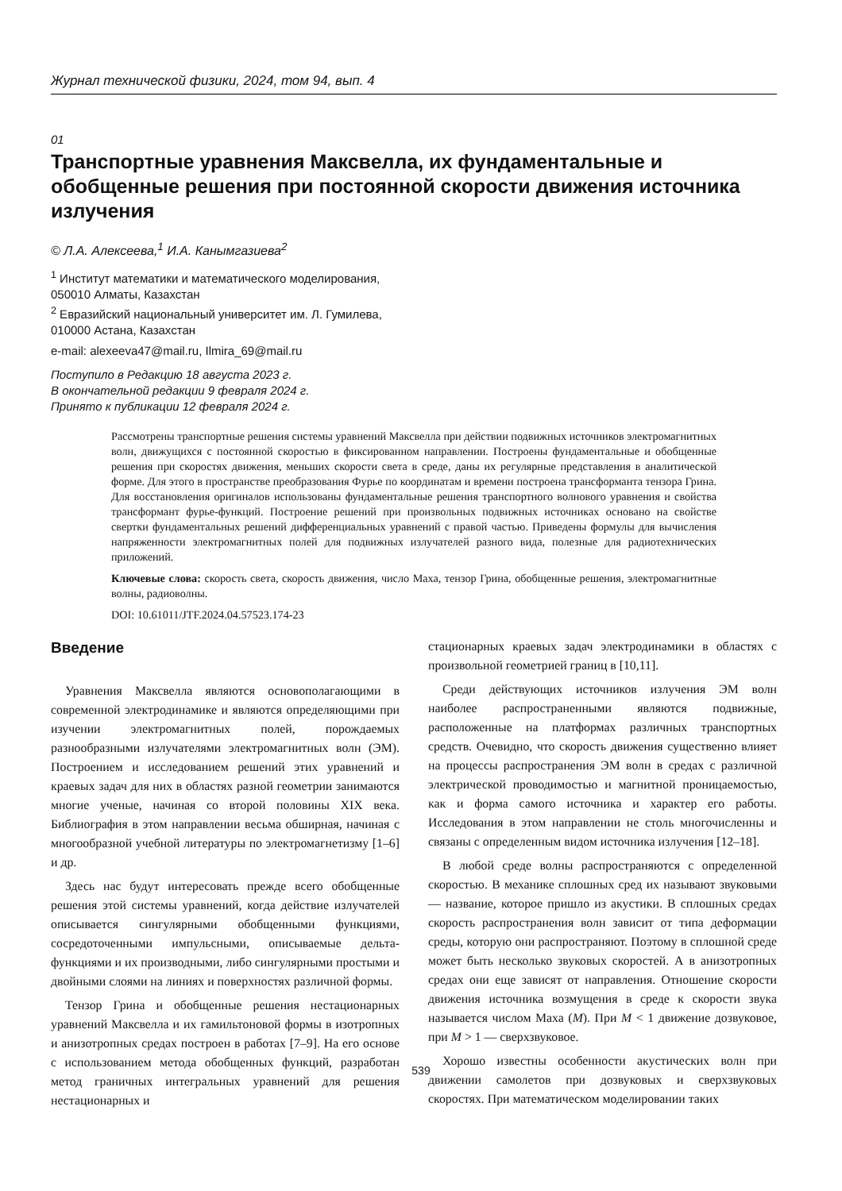Журнал технической физики, 2024, том 94, вып. 4
01
Транспортные уравнения Максвелла, их фундаментальные и обобщенные решения при постоянной скорости движения источника излучения
© Л.А. Алексеева,<sup>1</sup> И.А. Канымгазиева<sup>2</sup>
<sup>1</sup> Институт математики и математического моделирования,
050010 Алматы, Казахстан
<sup>2</sup> Евразийский национальный университет им. Л. Гумилева,
010000 Астана, Казахстан
e-mail: alexeeva47@mail.ru, Ilmira_69@mail.ru
Поступило в Редакцию 18 августа 2023 г.
В окончательной редакции 9 февраля 2024 г.
Принято к публикации 12 февраля 2024 г.
Рассмотрены транспортные решения системы уравнений Максвелла при действии подвижных источников электромагнитных волн, движущихся с постоянной скоростью в фиксированном направлении. Построены фундаментальные и обобщенные решения при скоростях движения, меньших скорости света в среде, даны их регулярные представления в аналитической форме. Для этого в пространстве преобразования Фурье по координатам и времени построена трансформанта тензора Грина. Для восстановления оригиналов использованы фундаментальные решения транспортного волнового уравнения и свойства трансформант фурье-функций. Построение решений при произвольных подвижных источниках основано на свойстве свертки фундаментальных решений дифференциальных уравнений с правой частью. Приведены формулы для вычисления напряженности электромагнитных полей для подвижных излучателей разного вида, полезные для радиотехнических приложений.
Ключевые слова: скорость света, скорость движения, число Маха, тензор Грина, обобщенные решения, электромагнитные волны, радиоволны.
DOI: 10.61011/JTF.2024.04.57523.174-23
Введение
Уравнения Максвелла являются основополагающими в современной электродинамике и являются определяющими при изучении электромагнитных полей, порождаемых разнообразными излучателями электромагнитных волн (ЭМ). Построением и исследованием решений этих уравнений и краевых задач для них в областях разной геометрии занимаются многие ученые, начиная со второй половины XIX века. Библиография в этом направлении весьма обширная, начиная с многообразной учебной литературы по электромагнетизму [1–6] и др.
Здесь нас будут интересовать прежде всего обобщенные решения этой системы уравнений, когда действие излучателей описывается сингулярными обобщенными функциями, сосредоточенными импульсными, описываемые дельта-функциями и их производными, либо сингулярными простыми и двойными слоями на линиях и поверхностях различной формы.
Тензор Грина и обобщенные решения нестационарных уравнений Максвелла и их гамильтоновой формы в изотропных и анизотропных средах построен в работах [7–9]. На его основе с использованием метода обобщенных функций, разработан метод граничных интегральных уравнений для решения нестационарных и
стационарных краевых задач электродинамики в областях с произвольной геометрией границ в [10,11].
Среди действующих источников излучения ЭМ волн наиболее распространенными являются подвижные, расположенные на платформах различных транспортных средств. Очевидно, что скорость движения существенно влияет на процессы распространения ЭМ волн в средах с различной электрической проводимостью и магнитной проницаемостью, как и форма самого источника и характер его работы. Исследования в этом направлении не столь многочисленны и связаны с определенным видом источника излучения [12–18].
В любой среде волны распространяются с определенной скоростью. В механике сплошных сред их называют звуковыми — название, которое пришло из акустики. В сплошных средах скорость распространения волн зависит от типа деформации среды, которую они распространяют. Поэтому в сплошной среде может быть несколько звуковых скоростей. А в анизотропных средах они еще зависят от направления. Отношение скорости движения источника возмущения в среде к скорости звука называется числом Маха (M). При M < 1 движение дозвуковое, при M > 1 — сверхзвуковое.
Хорошо известны особенности акустических волн при движении самолетов при дозвуковых и сверхзвуковых скоростях. При математическом моделировании таких
539